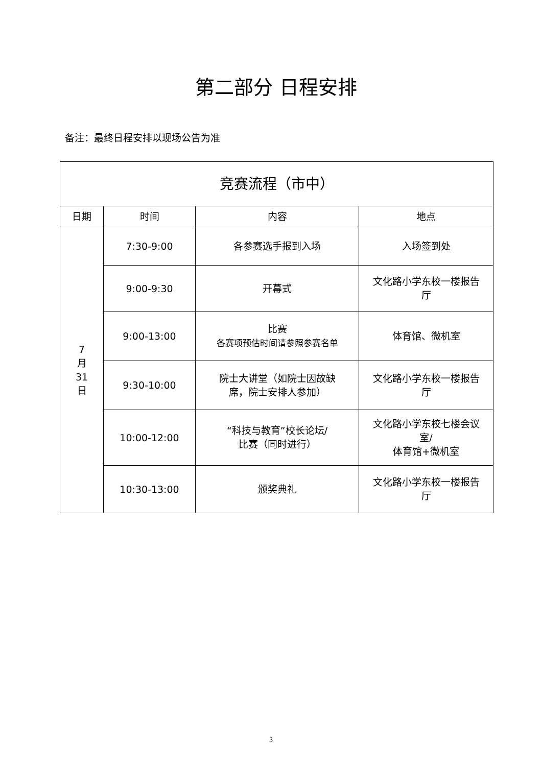第二部分 日程安排
备注：最终日程安排以现场公告为准
| 竞赛流程（市中） | | | |
| --- | --- | --- | --- |
| 日期 | 时间 | 内容 | 地点 |
| 7 月 31 日 | 7:30-9:00 | 各参赛选手报到入场 | 入场签到处 |
| | 9:00-9:30 | 开幕式 | 文化路小学东校一楼报告 厅 |
| | 9:00-13:00 | 比赛 各赛项预估时间请参照参赛名单 | 体育馆、微机室 |
| | 9:30-10:00 | 院士大讲堂（如院士因故缺 席，院士安排人参加） | 文化路小学东校一楼报告 厅 |
| | 10:00-12:00 | “科技与教育”校长论坛/ 比赛（同时进行） | 文化路小学东校七楼会议 室/ 体育馆+微机室 |
| | 10:30-13:00 | 颁奖典礼 | 文化路小学东校一楼报告 厅 |
3